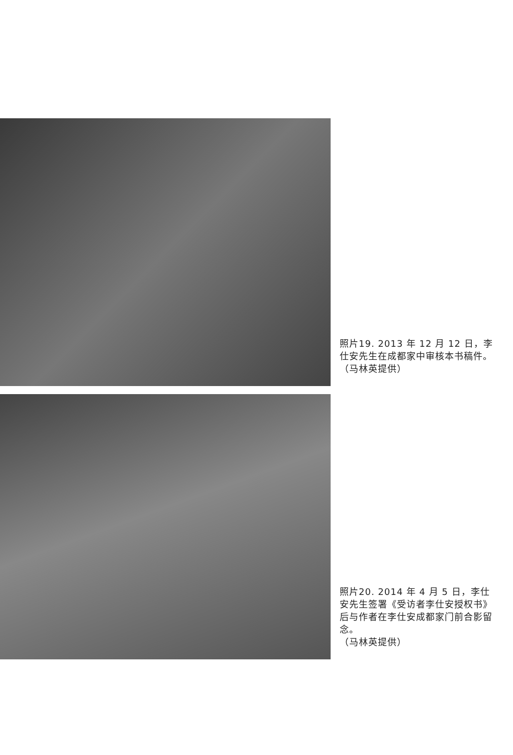照片19. 2013 年 12 月 12 日，李仕安先生在成都家中审核本书稿件。（马林英提供）
照片20. 2014 年 4 月 5 日，李仕安先生签署《受访者李仕安授权书》后与作者在李仕安成都家门前合影留念。
（马林英提供）